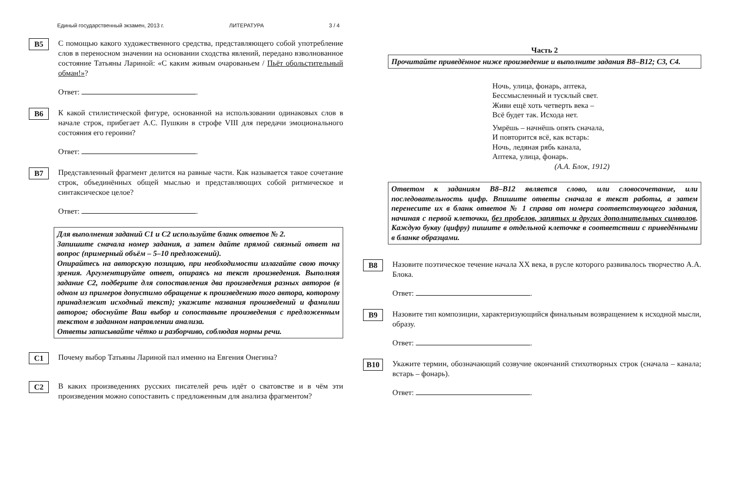Единый государственный экзамен, 2013 г. ЛИТЕРАТУРА 3 / 4
B5
С помощью какого художественного средства, представляющего собой употребление слов в переносном значении на основании сходства явлений, передано взволнованное состояние Татьяны Лариной: «С каким живым очарованьем / Пьёт обольстительный обман!»?
Ответ: .
B6
К какой стилистической фигуре, основанной на использовании одинаковых слов в начале строк, прибегает А.С. Пушкин в строфе VIII для передачи эмоционального состояния его героини?
Ответ: .
B7
Представленный фрагмент делится на равные части. Как называется такое сочетание строк, объединённых общей мыслью и представляющих собой ритмическое и синтаксическое целое?
Ответ: .
Для выполнения заданий С1 и С2 используйте бланк ответов № 2.
Запишите сначала номер задания, а затем дайте прямой связный ответ на вопрос (примерный объём – 5–10 предложений).
Опирайтесь на авторскую позицию, при необходимости излагайте свою точку зрения. Аргументируйте ответ, опираясь на текст произведения. Выполняя задание С2, подберите для сопоставления два произведения разных авторов (в одном из примеров допустимо обращение к произведению того автора, которому принадлежит исходный текст); укажите названия произведений и фамилии авторов; обоснуйте Ваш выбор и сопоставьте произведения с предложенным текстом в заданном направлении анализа.
Ответы записывайте чётко и разборчиво, соблюдая нормы речи.
C1
Почему выбор Татьяны Лариной пал именно на Евгения Онегина?
C2
В каких произведениях русских писателей речь идёт о сватовстве и в чём эти произведения можно сопоставить с предложенным для анализа фрагментом?
Часть 2
Прочитайте приведённое ниже произведение и выполните задания В8–В12; С3, С4.
Ночь, улица, фонарь, аптека,
Бессмысленный и тусклый свет.
Живи ещё хоть четверть века –
Всё будет так. Исхода нет.
Умрёшь – начнёшь опять сначала,
И повторится всё, как встарь:
Ночь, ледяная рябь канала,
Аптека, улица, фонарь.
(А.А. Блок, 1912)
Ответом к заданиям В8–В12 является слово, или словосочетание, или последовательность цифр. Впишите ответы сначала в текст работы, а затем перенесите их в бланк ответов № 1 справа от номера соответствующего задания, начиная с первой клеточки, без пробелов, запятых и других дополнительных символов. Каждую букву (цифру) пишите в отдельной клеточке в соответствии с приведёнными в бланке образцами.
B8
Назовите поэтическое течение начала XX века, в русле которого развивалось творчество А.А. Блока.
Ответ: .
B9
Назовите тип композиции, характеризующийся финальным возвращением к исходной мысли, образу.
Ответ: .
B10
Укажите термин, обозначающий созвучие окончаний стихотворных строк (сначала – канала; встарь – фонарь).
Ответ: .